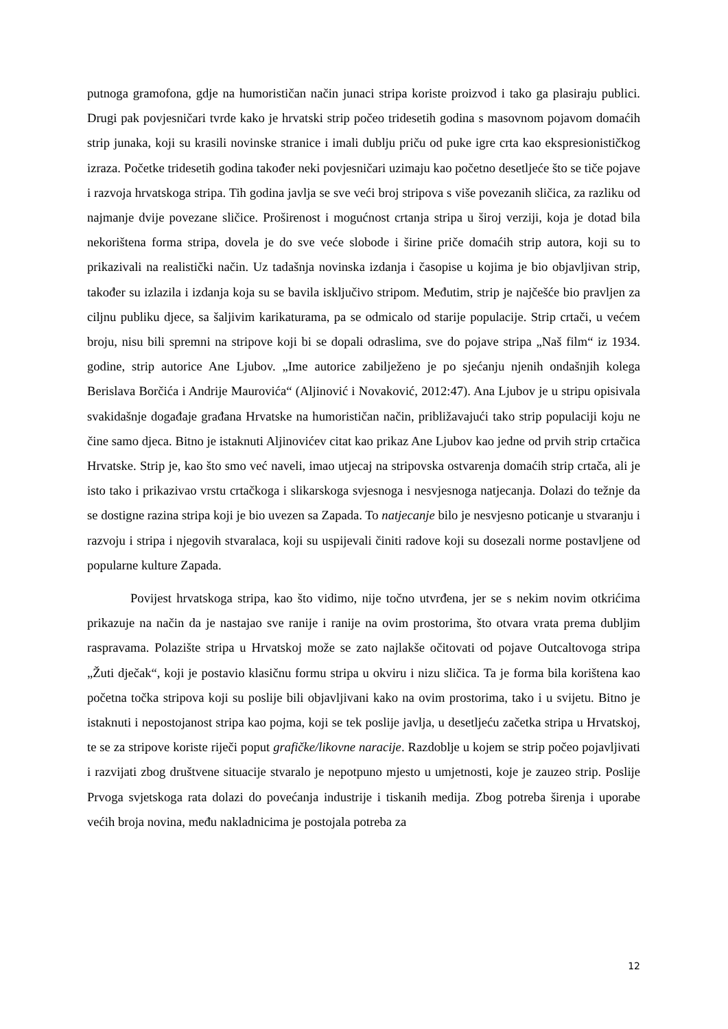putnoga gramofona, gdje na humorističan način junaci stripa koriste proizvod i tako ga plasiraju publici. Drugi pak povjesničari tvrde kako je hrvatski strip počeo tridesetih godina s masovnom pojavom domaćih strip junaka, koji su krasili novinske stranice i imali dublju priču od puke igre crta kao ekspresionističkog izraza. Početke tridesetih godina također neki povjesničari uzimaju kao početno desetljeće što se tiče pojave i razvoja hrvatskoga stripa. Tih godina javlja se sve veći broj stripova s više povezanih sličica, za razliku od najmanje dvije povezane sličice. Proširenost i mogućnost crtanja stripa u široj verziji, koja je dotad bila nekorištena forma stripa, dovela je do sve veće slobode i širine priče domaćih strip autora, koji su to prikazivali na realistički način. Uz tadašnja novinska izdanja i časopise u kojima je bio objavljivan strip, također su izlazila i izdanja koja su se bavila isključivo stripom. Međutim, strip je najčešće bio pravljen za ciljnu publiku djece, sa šaljivim karikaturama, pa se odmicalo od starije populacije. Strip crtači, u većem broju, nisu bili spremni na stripove koji bi se dopali odraslima, sve do pojave stripa „Naš film“ iz 1934. godine, strip autorice Ane Ljubov. „Ime autorice zabilježeno je po sjećanju njenih ondašnjih kolega Berislava Borčića i Andrije Maurovića“ (Aljinović i Novaković, 2012:47). Ana Ljubov je u stripu opisivala svakidašnje događaje građana Hrvatske na humorističan način, približavajući tako strip populaciji koju ne čine samo djeca. Bitno je istaknuti Aljinovićev citat kao prikaz Ane Ljubov kao jedne od prvih strip crtačica Hrvatske. Strip je, kao što smo već naveli, imao utjecaj na stripovska ostvarenja domaćih strip crtača, ali je isto tako i prikazivao vrstu crtačkoga i slikarskoga svjesnoga i nesvjesnoga natjecanja. Dolazi do težnje da se dostigne razina stripa koji je bio uvezen sa Zapada. To natjecanje bilo je nesvjesno poticanje u stvaranju i razvoju i stripa i njegovih stvaralaca, koji su uspijevali činiti radove koji su dosezali norme postavljene od popularne kulture Zapada.
Povijest hrvatskoga stripa, kao što vidimo, nije točno utvrđena, jer se s nekim novim otkrićima prikazuje na način da je nastajao sve ranije i ranije na ovim prostorima, što otvara vrata prema dubljim raspravama. Polazište stripa u Hrvatskoj može se zato najlakše očitovati od pojave Outcaltovoga stripa „Žuti dječak“, koji je postavio klasičnu formu stripa u okviru i nizu sličica. Ta je forma bila korištena kao početna točka stripova koji su poslije bili objavljivani kako na ovim prostorima, tako i u svijetu. Bitno je istaknuti i nepostojanost stripa kao pojma, koji se tek poslije javlja, u desetljeću začetka stripa u Hrvatskoj, te se za stripove koriste riječi poput grafičke/likovne naracije. Razdoblje u kojem se strip počeo pojavljivati i razvijati zbog društvene situacije stvaralo je nepotpuno mjesto u umjetnosti, koje je zauzeo strip. Poslije Prvoga svjetskoga rata dolazi do povećanja industrije i tiskanih medija. Zbog potreba širenja i uporabe većih broja novina, među nakladnicima je postojala potreba za
12